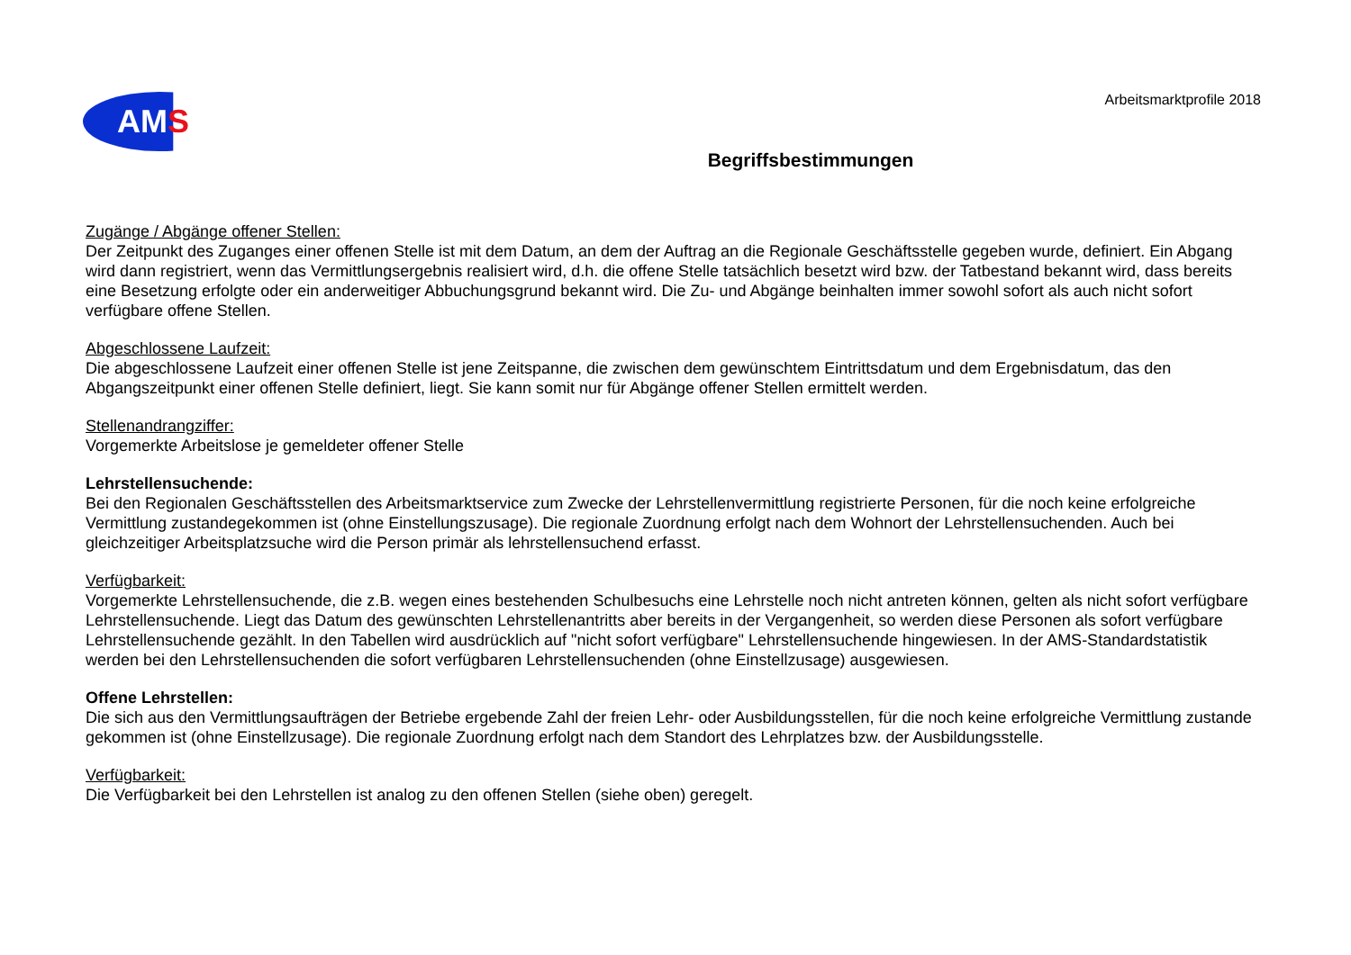AMS
Arbeitsmarktprofile 2018
Begriffsbestimmungen
Zugänge / Abgänge offener Stellen:
Der Zeitpunkt des Zuganges einer offenen Stelle ist mit dem Datum, an dem der Auftrag an die Regionale Geschäftsstelle gegeben wurde, definiert. Ein Abgang wird dann registriert, wenn das Vermittlungsergebnis realisiert wird, d.h. die offene Stelle tatsächlich besetzt wird bzw. der Tatbestand bekannt wird, dass bereits eine Besetzung erfolgte oder ein anderweitiger Abbuchungsgrund bekannt wird. Die Zu- und Abgänge beinhalten immer sowohl sofort als auch nicht sofort verfügbare offene Stellen.
Abgeschlossene Laufzeit:
Die abgeschlossene Laufzeit einer offenen Stelle ist jene Zeitspanne, die zwischen dem gewünschtem Eintrittsdatum und dem Ergebnisdatum, das den Abgangszeitpunkt einer offenen Stelle definiert, liegt. Sie kann somit nur für Abgänge offener Stellen ermittelt werden.
Stellenandrangziffer:
Vorgemerkte Arbeitslose je gemeldeter offener Stelle
Lehrstellensuchende:
Bei den Regionalen Geschäftsstellen des Arbeitsmarktservice zum Zwecke der Lehrstellenvermittlung registrierte Personen, für die noch keine erfolgreiche Vermittlung zustandegekommen ist (ohne Einstellungszusage). Die regionale Zuordnung erfolgt nach dem Wohnort der Lehrstellensuchenden. Auch bei gleichzeitiger Arbeitsplatzsuche wird die Person primär als lehrstellensuchend erfasst.
Verfügbarkeit:
Vorgemerkte Lehrstellensuchende, die z.B. wegen eines bestehenden Schulbesuchs eine Lehrstelle noch nicht antreten können, gelten als nicht sofort verfügbare Lehrstellensuchende. Liegt das Datum des gewünschten Lehrstellenantritts aber bereits in der Vergangenheit, so werden diese Personen als sofort verfügbare Lehrstellensuchende gezählt. In den Tabellen wird ausdrücklich auf "nicht sofort verfügbare" Lehrstellensuchende hingewiesen. In der AMS-Standardstatistik werden bei den Lehrstellensuchenden die sofort verfügbaren Lehrstellensuchenden (ohne Einstellzusage) ausgewiesen.
Offene Lehrstellen:
Die sich aus den Vermittlungsaufträgen der Betriebe ergebende Zahl der freien Lehr- oder Ausbildungsstellen, für die noch keine erfolgreiche Vermittlung zustande gekommen ist (ohne Einstellzusage). Die regionale Zuordnung erfolgt nach dem Standort des Lehrplatzes bzw. der Ausbildungsstelle.
Verfügbarkeit:
Die Verfügbarkeit bei den Lehrstellen ist analog zu den offenen Stellen (siehe oben) geregelt.